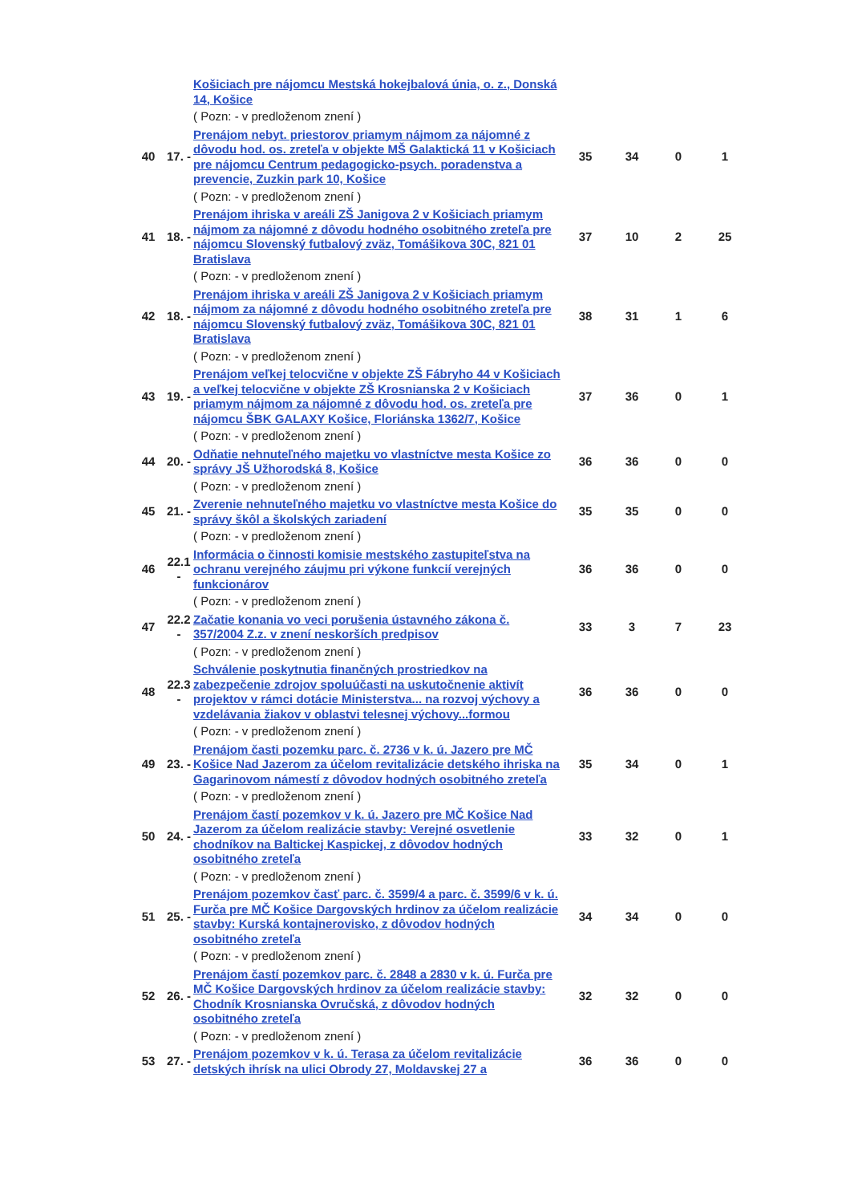| | | Košiciach pre nájomcu Mestská hokejbalová únia, o. z., Donská 14, Košice | | | | |
| | | ( Pozn: - v predloženom znení ) | | | | |
| 40 | 17. - | Prenájom nebyt. priestorov priamym nájmom za nájomné z dôvodu hod. os. zreteľa v objekte MŠ Galaktická 11 v Košiciach pre nájomcu Centrum pedagogicko-psych. poradenstva a prevencie, Zuzkin park 10, Košice | 35 | 34 | 0 | 1 |
| | | ( Pozn: - v predloženom znení ) | | | | |
| 41 | 18. - | Prenájom ihriska v areáli ZŠ Janigova 2 v Košiciach priamym nájmom za nájomné z dôvodu hodného osobitného zreteľa pre nájomcu Slovenský futbalový zväz, Tomášikova 30C, 821 01 Bratislava | 37 | 10 | 2 | 25 |
| | | ( Pozn: - v predloženom znení ) | | | | |
| 42 | 18. - | Prenájom ihriska v areáli ZŠ Janigova 2 v Košiciach priamym nájmom za nájomné z dôvodu hodného osobitného zreteľa pre nájomcu Slovenský futbalový zväz, Tomášikova 30C, 821 01 Bratislava | 38 | 31 | 1 | 6 |
| | | ( Pozn: - v predloženom znení ) | | | | |
| 43 | 19. - | Prenájom veľkej telocvične v objekte ZŠ Fábryho 44 v Košiciach a veľkej telocvične v objekte ZŠ Krosnianska 2 v Košiciach priamym nájmom za nájomné z dôvodu hod. os. zreteľa pre nájomcu ŠBK GALAXY Košice, Floriánska 1362/7, Košice | 37 | 36 | 0 | 1 |
| | | ( Pozn: - v predloženom znení ) | | | | |
| 44 | 20. - | Odňatie nehnuteľného majetku vo vlastníctve mesta Košice zo správy JŠ Užhorodská 8, Košice | 36 | 36 | 0 | 0 |
| | | ( Pozn: - v predloženom znení ) | | | | |
| 45 | 21. - | Zverenie nehnuteľného majetku vo vlastníctve mesta Košice do správy škôl a školských zariadení | 35 | 35 | 0 | 0 |
| | | ( Pozn: - v predloženom znení ) | | | | |
| 46 | 22.1 - | Informácia o činnosti komisie mestského zastupiteľstva na ochranu verejného záujmu pri výkone funkcií verejných funkcionárov | 36 | 36 | 0 | 0 |
| | | ( Pozn: - v predloženom znení ) | | | | |
| 47 | 22.2 - | Začatie konania vo veci porušenia ústavného zákona č. 357/2004 Z.z. v znení neskorších predpisov | 33 | 3 | 7 | 23 |
| | | ( Pozn: - v predloženom znení ) | | | | |
| 48 | 22.3 - | Schválenie poskytnutia finančných prostriedkov na zabezpečenie zdrojov spoluúčasti na uskutočnenie aktivít projektov v rámci dotácie Ministerstva... na rozvoj výchovy a vzdelávania žiakov v oblastvi telesnej výchovy...formou | 36 | 36 | 0 | 0 |
| | | ( Pozn: - v predloženom znení ) | | | | |
| 49 | 23. - | Prenájom časti pozemku parc. č. 2736 v k. ú. Jazero pre MČ Košice Nad Jazerom za účelom revitalizácie detského ihriska na Gagarinovom námestí z dôvodov hodných osobitného zreteľa | 35 | 34 | 0 | 1 |
| | | ( Pozn: - v predloženom znení ) | | | | |
| 50 | 24. - | Prenájom častí pozemkov v k. ú. Jazero pre MČ Košice Nad Jazerom za účelom realizácie stavby: Verejné osvetlenie chodníkov na Baltickej Kaspickej, z dôvodov hodných osobitného zreteľa | 33 | 32 | 0 | 1 |
| | | ( Pozn: - v predloženom znení ) | | | | |
| 51 | 25. - | Prenájom pozemkov časť parc. č. 3599/4 a parc. č. 3599/6 v k. ú. Furča pre MČ Košice Dargovských hrdinov za účelom realizácie stavby: Kurská kontajnerovisko, z dôvodov hodných osobitného zreteľa | 34 | 34 | 0 | 0 |
| | | ( Pozn: - v predloženom znení ) | | | | |
| 52 | 26. - | Prenájom častí pozemkov parc. č. 2848 a 2830 v k. ú. Furča pre MČ Košice Dargovských hrdinov za účelom realizácie stavby: Chodník Krosnianska Ovručská, z dôvodov hodných osobitného zreteľa | 32 | 32 | 0 | 0 |
| | | ( Pozn: - v predloženom znení ) | | | | |
| 53 | 27. - | Prenájom pozemkov v k. ú. Terasa za účelom revitalizácie detských ihrísk na ulici Obrody 27, Moldavskej 27 a | 36 | 36 | 0 | 0 |